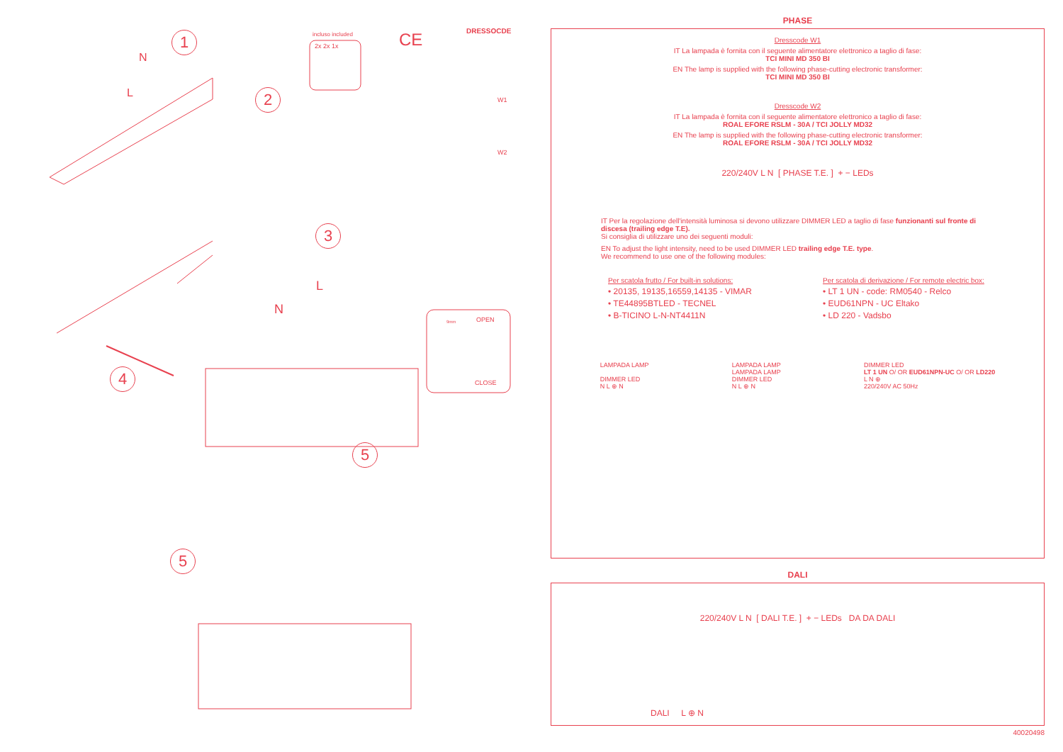1
2
3
4
5
5
N
L
L
N
incluso included
2x 2x 1x CE DRESSOCDE
W1
W2
OPEN
9mm
CLOSE
PHASE
Dresscode W1
IT La lampada è fornita con il seguente alimentatore elettronico a taglio di fase:
TCI MINI MD 350 BI
EN The lamp is supplied with the following phase-cutting electronic transformer:
TCI MINI MD 350 BI
Dresscode W2
IT La lampada è fornita con il seguente alimentatore elettronico a taglio di fase:
ROAL EFORE RSLM - 30A / TCI JOLLY MD32
EN The lamp is supplied with the following phase-cutting electronic transformer:
ROAL EFORE RSLM - 30A / TCI JOLLY MD32
220/240V L N [ PHASE T.E. ] + − LEDs
IT Per la regolazione dell'intensità luminosa si devono utilizzare DIMMER LED a taglio di fase funzionanti sul fronte di discesa (trailing edge T.E).
Si consiglia di utilizzare uno dei seguenti moduli:
EN To adjust the light intensity, need to be used DIMMER LED trailing edge T.E. type.
We recommend to use one of the following modules:
Per scatola frutto / For built-in solutions:
• 20135, 19135,16559,14135 - VIMAR
• TE44895BTLED - TECNEL
• B-TICINO L-N-NT4411N
Per scatola di derivazione / For remote electric box:
• LT 1 UN - code: RM0540 - Relco
• EUD61NPN - UC Eltako
• LD 220 - Vadsbo
LAMPADA LAMP
DIMMER LED
N L ⊕ N
LAMPADA LAMP
LAMPADA LAMP
DIMMER LED
N L ⊕ N
DIMMER LED
LT 1 UN O/ OR EUD61NPN-UC O/ OR LD220
L N ⊕
220/240V AC 50Hz
DALI
220/240V L N [ DALI T.E. ] + − LEDs DA DA DALI
DALI L ⊕ N
40020498